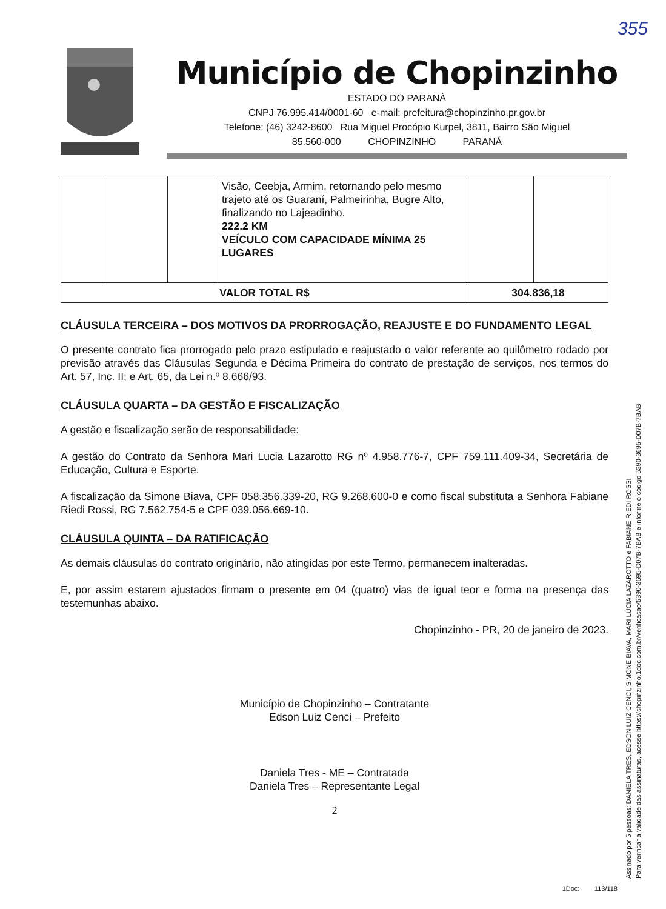355
Município de Chopinzinho
ESTADO DO PARANÁ
CNPJ 76.995.414/0001-60 e-mail: prefeitura@chopinzinho.pr.gov.br
Telefone: (46) 3242-8600 Rua Miguel Procópio Kurpel, 3811, Bairro São Miguel
85.560-000 CHOPINZINHO PARANÁ
| | | | Visão, Ceebja, Armim, retornando pelo mesmo trajeto até os Guaraní, Palmeirinha, Bugre Alto, finalizando no Lajeadinho. 222.2 KM VEÍCULO COM CAPACIDADE MÍNIMA 25 LUGARES | | |
| VALOR TOTAL R$ | | | | 304.836,18 | |
CLÁUSULA TERCEIRA – DOS MOTIVOS DA PRORROGAÇÃO, REAJUSTE E DO FUNDAMENTO LEGAL
O presente contrato fica prorrogado pelo prazo estipulado e reajustado o valor referente ao quilômetro rodado por previsão através das Cláusulas Segunda e Décima Primeira do contrato de prestação de serviços, nos termos do Art. 57, Inc. II; e Art. 65, da Lei n.º 8.666/93.
CLÁUSULA QUARTA – DA GESTÃO E FISCALIZAÇÃO
A gestão e fiscalização serão de responsabilidade:
A gestão do Contrato da Senhora Mari Lucia Lazarotto RG nº 4.958.776-7, CPF 759.111.409-34, Secretária de Educação, Cultura e Esporte.
A fiscalização da Simone Biava, CPF 058.356.339-20, RG 9.268.600-0 e como fiscal substituta a Senhora Fabiane Riedi Rossi, RG 7.562.754-5 e CPF 039.056.669-10.
CLÁUSULA QUINTA – DA RATIFICAÇÃO
As demais cláusulas do contrato originário, não atingidas por este Termo, permanecem inalteradas.
E, por assim estarem ajustados firmam o presente em 04 (quatro) vias de igual teor e forma na presença das testemunhas abaixo.
Chopinzinho - PR, 20 de janeiro de 2023.
Município de Chopinzinho – Contratante
Edson Luiz Cenci – Prefeito
Daniela Tres - ME – Contratada
Daniela Tres – Representante Legal
2
Assinado por 5 pessoas: DANIELA TRES, EDSON LUIZ CENCI, SIMONE BIAVA, MARI LÚCIA LAZAROTTO e FABIANE RIEDI ROSSI
Para verificar a validade das assinaturas, acesse https://chopinzinho.1doc.com.br/verificacao/5390-3695-D07B-7BAB e informe o código 5390-3695-D07B-7BAB
1Doc: 113/118